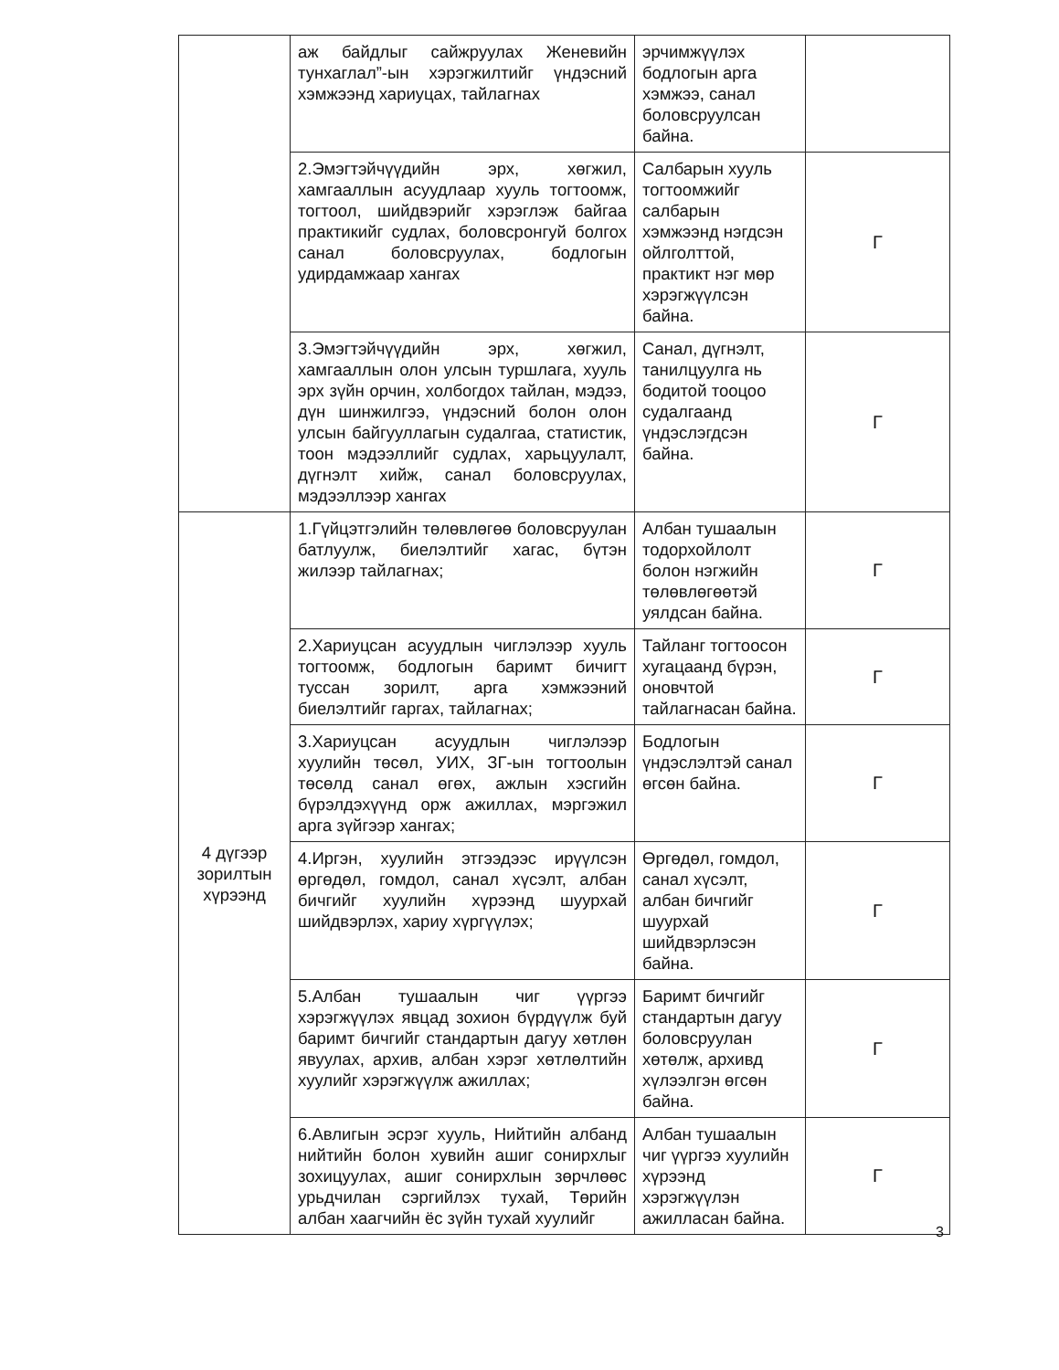| | аж байдлыг сайжруулах Женевийн тунхаглал”-ын хэрэгжилтийг үндэсний хэмжээнд хариуцах, тайлагнах | эрчимжүүлэх бодлогын арга хэмжээ, санал боловсруулсан байна. | |
| | 2.Эмэгтэйчүүдийн эрх, хөгжил, хамгааллын асуудлаар хууль тогтоомж, тогтоол, шийдвэрийг хэрэглэж байгаа практикийг судлах, боловсронгуй болгох санал боловсруулах, бодлогын удирдамжаар хангах | Салбарын хууль тогтоомжийг салбарын хэмжээнд нэгдсэн ойлголттой, практикт нэг мөр хэрэгжүүлсэн байна. | Г |
| | 3.Эмэгтэйчүүдийн эрх, хөгжил, хамгааллын олон улсын туршлага, хууль эрх зүйн орчин, холбогдох тайлан, мэдээ, дүн шинжилгээ, үндэсний болон олон улсын байгууллагын судалгаа, статистик, тоон мэдээллийг судлах, харьцуулалт, дүгнэлт хийж, санал боловсруулах, мэдээллээр хангах | Санал, дүгнэлт, танилцуулга нь бодитой тооцоо судалгаанд үндэслэгдсэн байна. | Г |
| 4 дүгээр зорилтын хүрээнд | 1.Гүйцэтгэлийн төлөвлөгөө боловсруулан батлуулж, биелэлтийг хагас, бүтэн жилээр тайлагнах; | Албан тушаалын тодорхойлолт болон нэгжийн төлөвлөгөөтэй уялдсан байна. | Г |
| | 2.Хариуцсан асуудлын чиглэлээр хууль тогтоомж, бодлогын баримт бичигт туссан зорилт, арга хэмжээний биелэлтийг гаргах, тайлагнах; | Тайланг тогтоосон хугацаанд бүрэн, оновчтой тайлагнасан байна. | Г |
| | 3.Хариуцсан асуудлын чиглэлээр хуулийн төсөл, УИХ, ЗГ-ын тогтоолын төсөлд санал өгөх, ажлын хэсгийн бүрэлдэхүүнд орж ажиллах, мэргэжил арга зүйгээр хангах; | Бодлогын үндэслэлтэй санал өгсөн байна. | Г |
| | 4.Иргэн, хуулийн этгээдээс ирүүлсэн өргөдөл, гомдол, санал хүсэлт, албан бичгийг хуулийн хүрээнд шуурхай шийдвэрлэх, хариу хүргүүлэх; | Өргөдөл, гомдол, санал хүсэлт, албан бичгийг шуурхай шийдвэрлэсэн байна. | Г |
| | 5.Албан тушаалын чиг үүргээ хэрэгжүүлэх явцад зохион бүрдүүлж буй баримт бичгийг стандартын дагуу хөтлөн явуулах, архив, албан хэрэг хөтлөлтийн хуулийг хэрэгжүүлж ажиллах; | Баримт бичгийг стандартын дагуу боловсруулан хөтөлж, архивд хүлээлгэн өгсөн байна. | Г |
| | 6.Авлигын эсрэг хууль, Нийтийн албанд нийтийн болон хувийн ашиг сонирхлыг зохицуулах, ашиг сонирхлын зөрчлөөс урьдчилан сэргийлэх тухай, Төрийн албан хаагчийн ёс зүйн тухай хуулийг | Албан тушаалын чиг үүргээ хуулийн хүрээнд хэрэгжүүлэн ажилласан байна. | Г |
3